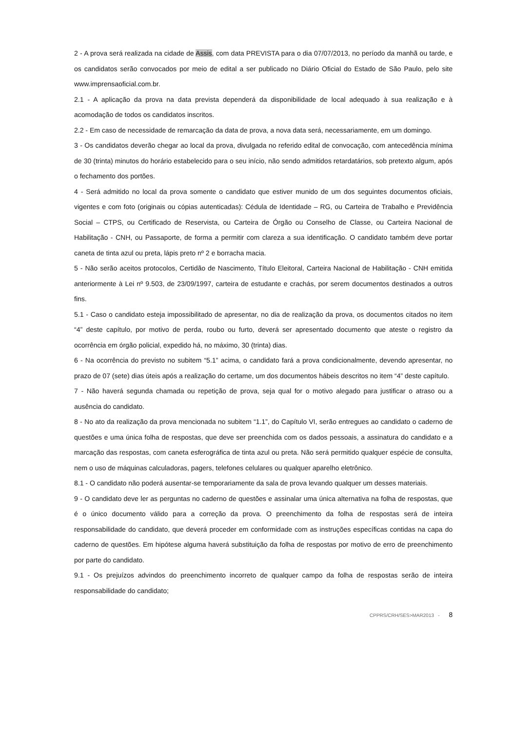2 - A prova será realizada na cidade de Assis, com data PREVISTA para o dia 07/07/2013, no período da manhã ou tarde, e os candidatos serão convocados por meio de edital a ser publicado no Diário Oficial do Estado de São Paulo, pelo site www.imprensaoficial.com.br.
2.1 - A aplicação da prova na data prevista dependerá da disponibilidade de local adequado à sua realização e à acomodação de todos os candidatos inscritos.
2.2 - Em caso de necessidade de remarcação da data de prova, a nova data será, necessariamente, em um domingo.
3 - Os candidatos deverão chegar ao local da prova, divulgada no referido edital de convocação, com antecedência mínima de 30 (trinta) minutos do horário estabelecido para o seu início, não sendo admitidos retardatários, sob pretexto algum, após o fechamento dos portões.
4 - Será admitido no local da prova somente o candidato que estiver munido de um dos seguintes documentos oficiais, vigentes e com foto (originais ou cópias autenticadas): Cédula de Identidade – RG, ou Carteira de Trabalho e Previdência Social – CTPS, ou Certificado de Reservista, ou Carteira de Órgão ou Conselho de Classe, ou Carteira Nacional de Habilitação - CNH, ou Passaporte, de forma a permitir com clareza a sua identificação. O candidato também deve portar caneta de tinta azul ou preta, lápis preto nº 2 e borracha macia.
5 - Não serão aceitos protocolos, Certidão de Nascimento, Título Eleitoral, Carteira Nacional de Habilitação - CNH emitida anteriormente à Lei nº 9.503, de 23/09/1997, carteira de estudante e crachás, por serem documentos destinados a outros fins.
5.1 - Caso o candidato esteja impossibilitado de apresentar, no dia de realização da prova, os documentos citados no item “4” deste capítulo, por motivo de perda, roubo ou furto, deverá ser apresentado documento que ateste o registro da ocorrência em órgão policial, expedido há, no máximo, 30 (trinta) dias.
6 - Na ocorrência do previsto no subitem “5.1” acima, o candidato fará a prova condicionalmente, devendo apresentar, no prazo de 07 (sete) dias úteis após a realização do certame, um dos documentos hábeis descritos no item “4” deste capítulo.
7 - Não haverá segunda chamada ou repetição de prova, seja qual for o motivo alegado para justificar o atraso ou a ausência do candidato.
8 - No ato da realização da prova mencionada no subitem “1.1”, do Capítulo VI, serão entregues ao candidato o caderno de questões e uma única folha de respostas, que deve ser preenchida com os dados pessoais, a assinatura do candidato e a marcação das respostas, com caneta esferográfica de tinta azul ou preta. Não será permitido qualquer espécie de consulta, nem o uso de máquinas calculadoras, pagers, telefones celulares ou qualquer aparelho eletrônico.
8.1 - O candidato não poderá ausentar-se temporariamente da sala de prova levando qualquer um desses materiais.
9 - O candidato deve ler as perguntas no caderno de questões e assinalar uma única alternativa na folha de respostas, que é o único documento válido para a correção da prova. O preenchimento da folha de respostas será de inteira responsabilidade do candidato, que deverá proceder em conformidade com as instruções específicas contidas na capa do caderno de questões. Em hipótese alguma haverá substituição da folha de respostas por motivo de erro de preenchimento por parte do candidato.
9.1 - Os prejuízos advindos do preenchimento incorreto de qualquer campo da folha de respostas serão de inteira responsabilidade do candidato;
CPPRS/CRH/SES>MAR2013 - 8